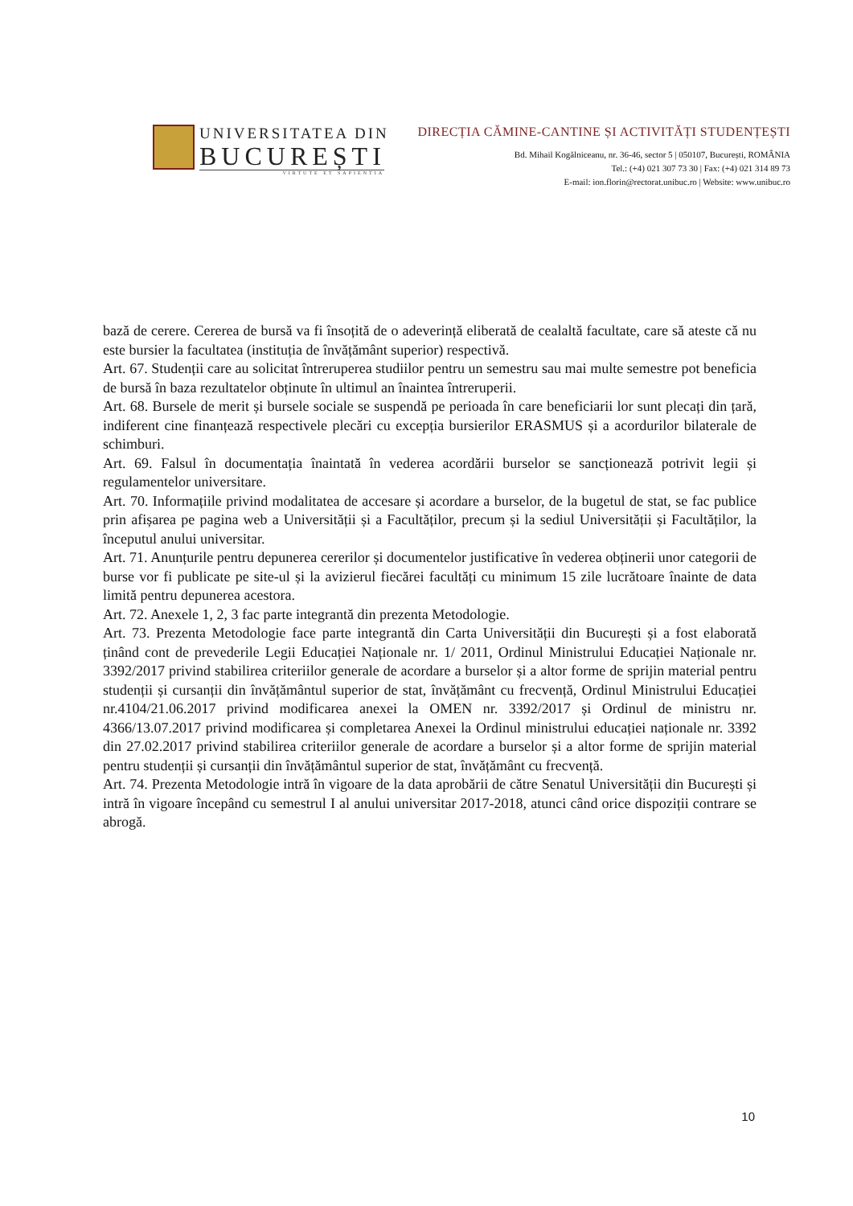UNIVERSITATEA DIN
BUCUREȘTI
VIRTUTE ET SAPIENTIA
DIRECȚIA CĂMINE-CANTINE ȘI ACTIVITĂȚI STUDENȚEȘTI
Bd. Mihail Kogălniceanu, nr. 36-46, sector 5 | 050107, București, ROMÂNIA
Tel.: (+4) 021 307 73 30 | Fax: (+4) 021 314 89 73
E-mail: ion.florin@rectorat.unibuc.ro | Website: www.unibuc.ro
bază de cerere. Cererea de bursă va fi însoțită de o adeverință eliberată de cealaltă facultate, care să ateste că nu este bursier la facultatea (instituția de învățământ superior) respectivă.
Art. 67. Studenții care au solicitat întreruperea studiilor pentru un semestru sau mai multe semestre pot beneficia de bursă în baza rezultatelor obținute în ultimul an înaintea întreruperii.
Art. 68. Bursele de merit și bursele sociale se suspendă pe perioada în care beneficiarii lor sunt plecați din țară, indiferent cine finanțează respectivele plecări cu excepția bursierilor ERASMUS și a acordurilor bilaterale de schimburi.
Art. 69. Falsul în documentația înaintată în vederea acordării burselor se sancționează potrivit legii și regulamentelor universitare.
Art. 70. Informațiile privind modalitatea de accesare și acordare a burselor, de la bugetul de stat, se fac publice prin afișarea pe pagina web a Universității și a Facultăților, precum și la sediul Universității și Facultăților, la începutul anului universitar.
Art. 71. Anunțurile pentru depunerea cererilor și documentelor justificative în vederea obținerii unor categorii de burse vor fi publicate pe site-ul și la avizierul fiecărei facultăți cu minimum 15 zile lucrătoare înainte de data limită pentru depunerea acestora.
Art. 72. Anexele 1, 2, 3 fac parte integrantă din prezenta Metodologie.
Art. 73. Prezenta Metodologie face parte integrantă din Carta Universității din București și a fost elaborată ținând cont de prevederile Legii Educației Naționale nr. 1/ 2011, Ordinul Ministrului Educației Naționale nr. 3392/2017 privind stabilirea criteriilor generale de acordare a burselor și a altor forme de sprijin material pentru studenții și cursanții din învățământul superior de stat, învățământ cu frecvență, Ordinul Ministrului Educației nr.4104/21.06.2017 privind modificarea anexei la OMEN nr. 3392/2017 și Ordinul de ministru nr. 4366/13.07.2017 privind modificarea și completarea Anexei la Ordinul ministrului educației naționale nr. 3392 din 27.02.2017 privind stabilirea criteriilor generale de acordare a burselor și a altor forme de sprijin material pentru studenții și cursanții din învățământul superior de stat, învățământ cu frecvență.
Art. 74. Prezenta Metodologie intră în vigoare de la data aprobării de către Senatul Universității din București și intră în vigoare începând cu semestrul I al anului universitar 2017-2018, atunci când orice dispoziții contrare se abrogă.
10